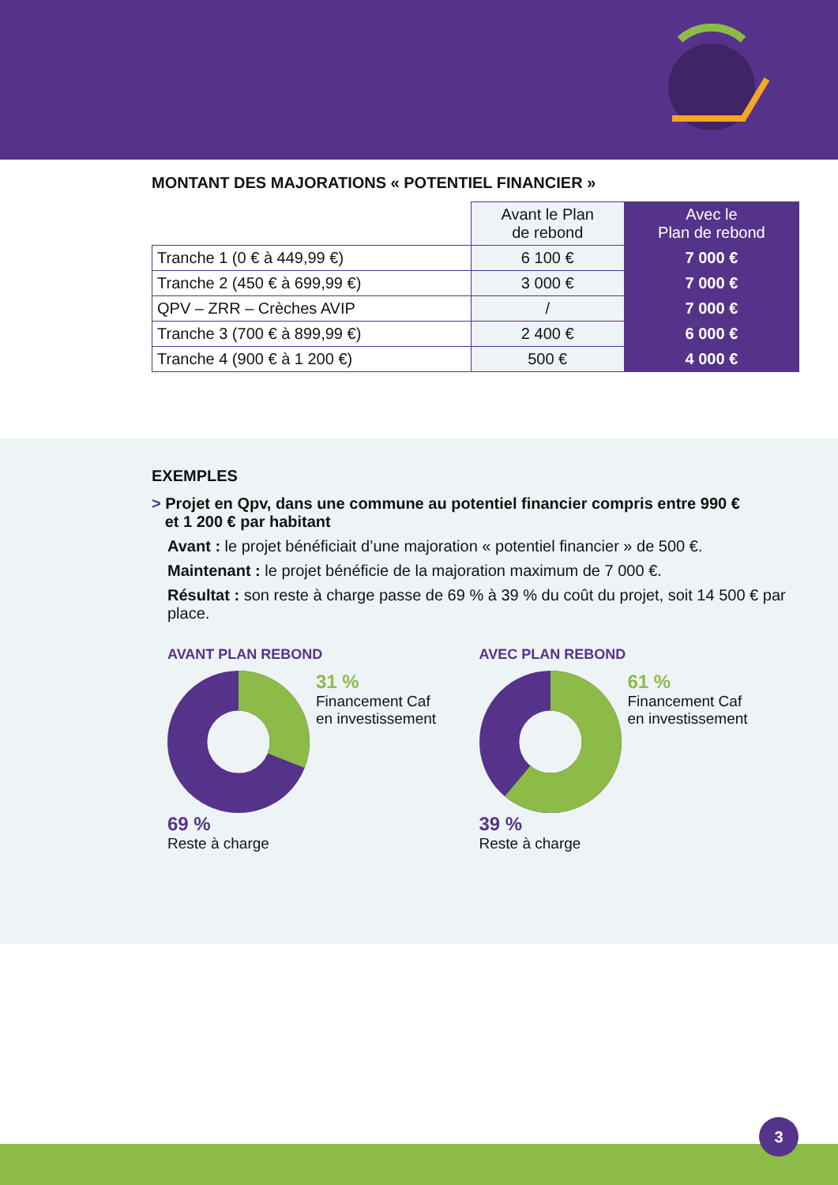MONTANT DES MAJORATIONS « POTENTIEL FINANCIER »
| | Avant le Plan de rebond | Avec le Plan de rebond |
| --- | --- | --- |
| Tranche 1 (0 € à 449,99 €) | 6 100 € | 7 000 € |
| Tranche 2 (450 € à 699,99 €) | 3 000 € | 7 000 € |
| QPV – ZRR – Crèches AVIP | / | 7 000 € |
| Tranche 3 (700 € à 899,99 €) | 2 400 € | 6 000 € |
| Tranche 4 (900 € à 1 200 €) | 500 € | 4 000 € |
EXEMPLES
> Projet en Qpv, dans une commune au potentiel financier compris entre 990 €
et 1 200 € par habitant
Avant : le projet bénéficiait d’une majoration « potentiel financier » de 500 €.
Maintenant : le projet bénéficie de la majoration maximum de 7 000 €.
Résultat : son reste à charge passe de 69 % à 39 % du coût du projet, soit 14 500 € par place.
AVANT PLAN REBOND
31 %
Financement Caf
en investissement
69 %
Reste à charge
AVEC PLAN REBOND
61 %
Financement Caf
en investissement
39 %
Reste à charge
3